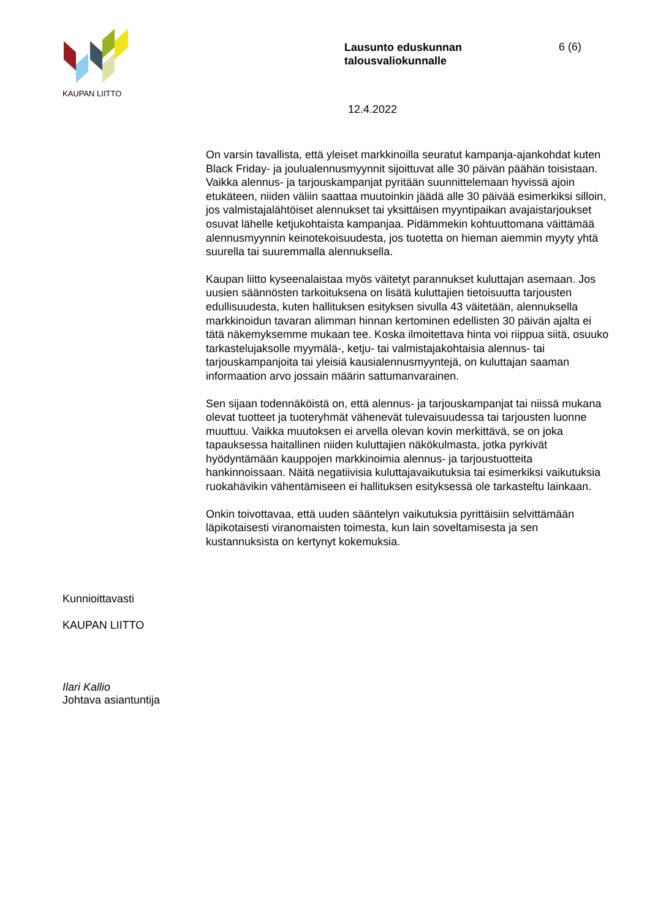KAUPAN LIITTO
Lausunto eduskunnan talousvaliokunnalle
6 (6)
12.4.2022
On varsin tavallista, että yleiset markkinoilla seuratut kampanja-ajankohdat kuten Black Friday- ja joulualennusmyynnit sijoittuvat alle 30 päivän päähän toisistaan. Vaikka alennus- ja tarjouskampanjat pyritään suunnittelemaan hyvissä ajoin etukäteen, niiden väliin saattaa muutoinkin jäädä alle 30 päivää esimerkiksi silloin, jos valmistajalähtöiset alennukset tai yksittäisen myyntipaikan avajaistarjoukset osuvat lähelle ketjukohtaista kampanjaa. Pidämmekin kohtuuttomana väittämää alennusmyynnin keinotekoisuudesta, jos tuotetta on hieman aiemmin myyty yhtä suurella tai suuremmalla alennuksella.
Kaupan liitto kyseenalaistaa myös väitetyt parannukset kuluttajan asemaan. Jos uusien säännösten tarkoituksena on lisätä kuluttajien tietoisuutta tarjousten edullisuudesta, kuten hallituksen esityksen sivulla 43 väitetään, alennuksella markkinoidun tavaran alimman hinnan kertominen edellisten 30 päivän ajalta ei tätä näkemyksemme mukaan tee. Koska ilmoitettava hinta voi riippua siitä, osuuko tarkastelujaksolle myymälä-, ketju- tai valmistajakohtaisia alennus- tai tarjouskampanjoita tai yleisiä kausialennusmyyntejä, on kuluttajan saaman informaation arvo jossain määrin sattumanvarainen.
Sen sijaan todennäköistä on, että alennus- ja tarjouskampanjat tai niissä mukana olevat tuotteet ja tuoteryhmät vähenevät tulevaisuudessa tai tarjousten luonne muuttuu. Vaikka muutoksen ei arvella olevan kovin merkittävä, se on joka tapauksessa haitallinen niiden kuluttajien näkökulmasta, jotka pyrkivät hyödyntämään kauppojen markkinoimia alennus- ja tarjoustuotteita hankinnoissaan. Näitä negatiivisia kuluttajavaikutuksia tai esimerkiksi vaikutuksia ruokahävikin vähentämiseen ei hallituksen esityksessä ole tarkasteltu lainkaan.
Onkin toivottavaa, että uuden sääntelyn vaikutuksia pyrittäisiin selvittämään läpikotaisesti viranomaisten toimesta, kun lain soveltamisesta ja sen kustannuksista on kertynyt kokemuksia.
Kunnioittavasti
KAUPAN LIITTO
Ilari Kallio
Johtava asiantuntija